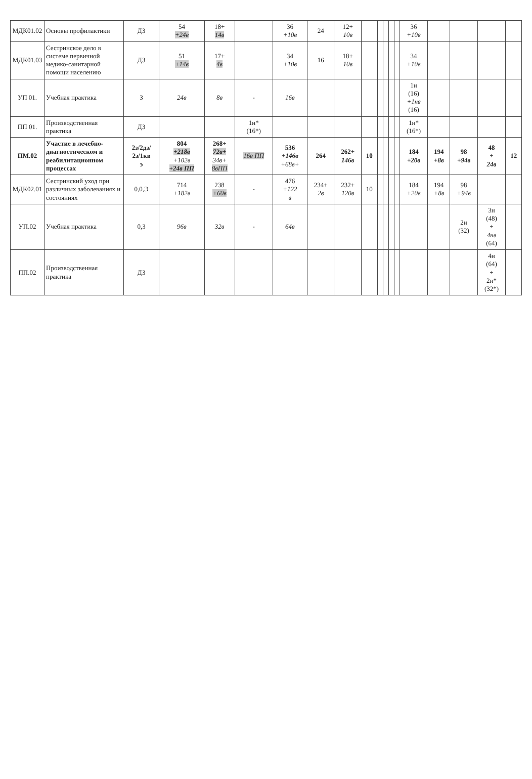| МДК01.02 | Основы профилактики | ДЗ | 54 +24в | 18+ 14в | | 36 +10в | 24 | 12+ 10в | | | | | | 36 +10в | | | | |
| МДК01.03 | Сестринское дело в системе первичной медико-санитарной помощи населению | ДЗ | 51 +14в | 17+ 4в | | 34 +10в | 16 | 18+ 10в | | | | | | 34 +10в | | | | |
| УП 01. | Учебная практика | З | 24в | 8в | - | 16в | | | | | | | | 1н (16) +1нв (16) | | | | |
| ПП 01. | Производственная практика | ДЗ | | | 1н* (16*) | | | | | | | | | 1н* (16*) | | | | |
| ПМ.02 | Участие в лечебно-диагностическом и реабилитационном процессах | 2з/2дз/ 2з/1кв э | 804 +218в +102в +24в ПП | 268+ 72в+ 34в+ 8вПП | 16в ПП | 536 +146в +68в+ | 264 | 262+ 146в | 10 | | | | | 184 +20в | 194 +8в | 98 +94в | 48 + 24в | 12 |
| МДК02.01 | Сестринский уход при различных заболеваниях и состояниях | 0,0,Э | 714 +182в | 238 +60в | - | 476 +122 в | 234+ 2в | 232+ 120в | 10 | | | | | 184 +20в | 194 +8в | 98 +94в | | |
| УП.02 | Учебная практика | 0,З | 96в | 32в | - | 64в | | | | | | | | | | 2н (32) | 3н (48) + 4нв (64) | |
| ПП.02 | Производственная практика | ДЗ | | | | | | | | | | | | | | | 4н (64) + 2н* (32*) | |